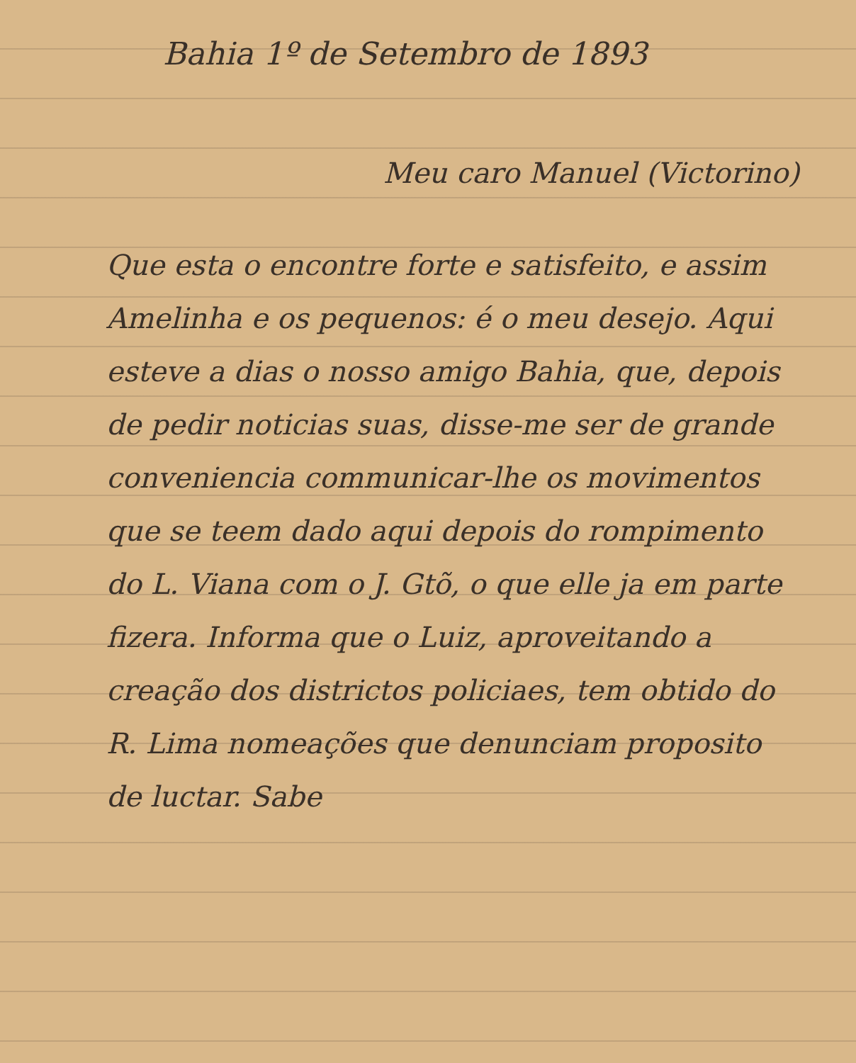Bahia 1º de Setembro de 1893
Meu caro Manuel (Victorino)
Que esta o encontre forte e satisfeito, e assim Amelinha e os pequenos: é o meu desejo. Aqui esteve a dias o nosso amigo Bahia, que, depois de pedir noticias suas, disse-me ser de grande conveniencia communicar-lhe os movimentos que se teem dado aqui depois do rompimento do L. Viana com o J. Gtõ, o que elle ja em parte fizera. Informa que o Luiz, aproveitando a creação dos districtos policiaes, tem obtido do R. Lima nomeações que denunciam proposito de luctar. Sabe